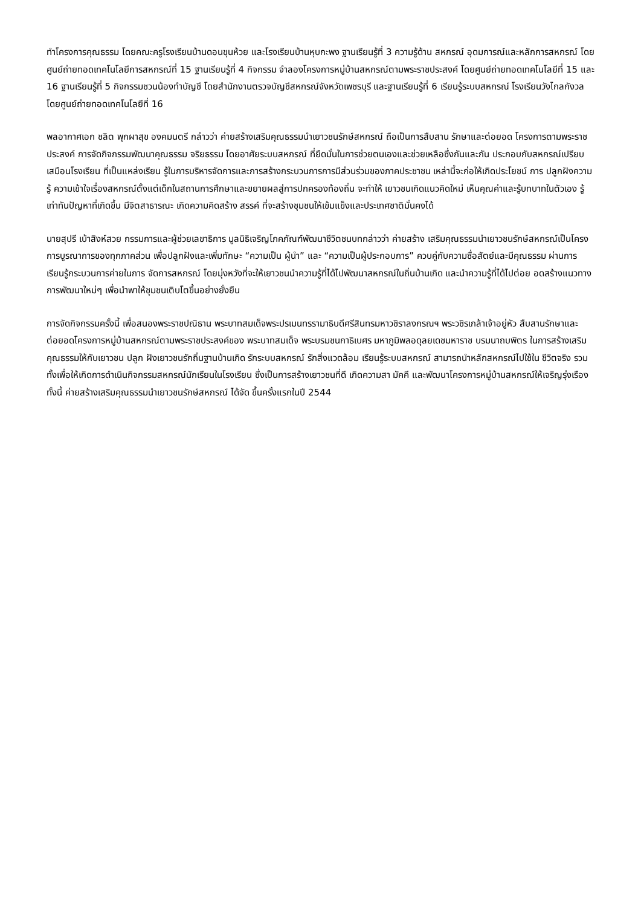ทำโครงการคุณธรรม โดยคณะครูโรงเรียนบ้านดอนขุนห้วย และโรงเรียนบ้านหุบกะพง ฐานเรียนรู้ที่ 3 ความรู้ด้าน สหกรณ์ อุดมการณ์และหลักการสหกรณ์ โดยศูนย์ถ่ายทอดเทคโนโลยีการสหกรณ์ที่ 15 ฐานเรียนรู้ที่ 4 กิจกรรม จำลองโครงการหมู่บ้านสหกรณ์ตามพระราชประสงค์ โดยศูนย์ถ่ายทอดเทคโนโลยีที่ 15 และ 16 ฐานเรียนรู้ที่ 5 กิจกรรมชวนน้องทำบัญชี โดยสำนักงานตรวจบัญชีสหกรณ์จังหวัดเพชรบุรี และฐานเรียนรู้ที่ 6 เรียนรู้ระบบสหกรณ์ โรงเรียนวังไกลกังวล โดยศูนย์ถ่ายทอดเทคโนโลยีที่ 16
พลอากาศเอก ชลิต พุกผาสุข องคมนตรี กล่าวว่า ค่ายสร้างเสริมคุณธรรมนำเยาวชนรักษ์สหกรณ์ ถือเป็นการสืบสาน รักษาและต่อยอด โครงการตามพระราชประสงค์ การจัดกิจกรรมพัฒนาคุณธรรม จริยธรรม โดยอาศัยระบบสหกรณ์ ที่ยึดมั่นในการช่วยตนเองและช่วยเหลือซึ่งกันและกัน ประกอบกับสหกรณ์เปรียบเสมือนโรงเรียน ที่เป็นแหล่งเรียน รู้ในการบริหารจัดการและการสร้างกระบวนการการมีส่วนร่วมของภาคประชาชน เหล่านี้จะก่อให้เกิดประโยชน์ การ ปลูกฝังความรู้ ความเข้าใจเรื่องสหกรณ์ตั้งแต่เด็กในสถานการศึกษาและขยายผลสู่การปกครองท้องถิ่น จะทำให้ เยาวชนเกิดแนวคิดใหม่ เห็นคุณค่าและรู้บทบาทในตัวเอง รู้เท่าทันปัญหาที่เกิดขึ้น มีจิตสาธารณะ เกิดความคิดสร้าง สรรค์ ที่จะสร้างชุมชนให้เข้มแข็งและประเทศชาติมั่นคงได้
นายสุปรี เบ้าสิงห์สวย กรรมการและผู้ช่วยเลขาธิการ มูลนิธิเจริญโภคภัณฑ์พัฒนาชีวิตชนบทกล่าวว่า ค่ายสร้าง เสริมคุณธรรมนำเยาวชนรักษ์สหกรณ์เป็นโครงการบูรณาการของทุกภาคส่วน เพื่อปลูกฝังและเพิ่มทักษะ “ความเป็น ผู้นำ” และ “ความเป็นผู้ประกอบการ” ควบคู่กับความซื่อสัตย์และมีคุณธรรม ผ่านการเรียนรู้กระบวนการค่ายในการ จัดการสหกรณ์ โดยมุ่งหวังที่จะให้เยาวชนนำความรู้ที่ได้ไปพัฒนาสหกรณ์ในถิ่นบ้านเกิด และนำความรู้ที่ได้ไปต่อย อดสร้างแนวทางการพัฒนาใหม่ๆ เพื่อนำพาให้ชุมชนเติบโตขึ้นอย่างยั่งยืน
การจัดกิจกรรมครั้งนี้ เพื่อสนองพระราชปณิธาน พระบาทสมเด็จพระปรเมนทรรามาธิบดีศรีสินทรมหาวชิราลงกรณฯ พระวชิรเกล้าเจ้าอยู่หัว สืบสานรักษาและต่อยอดโครงการหมู่บ้านสหกรณ์ตามพระราชประสงค์ของ พระบาทสมเด็จ พระบรมชนกาธิเบศร มหาภูมิพลอดุลยเดชมหาราช บรมนาถบพิตร ในการสร้างเสริมคุณธรรมให้กับเยาวชน ปลูก ฝังเยาวชนรักถิ่นฐานบ้านเกิด รักระบบสหกรณ์ รักสิ่งแวดล้อม เรียนรู้ระบบสหกรณ์ สามารถนำหลักสหกรณ์ไปใช้ใน ชีวิตจริง รวมทั้งเพื่อให้เกิดการดำเนินกิจกรรมสหกรณ์นักเรียนในโรงเรียน ซึ่งเป็นการสร้างเยาวชนที่ดี เกิดความสา มัคคี และพัฒนาโครงการหมู่บ้านสหกรณ์ให้เจริญรุ่งเรือง ทั้งนี้ ค่ายสร้างเสริมคุณธรรมนำเยาวชนรักษ์สหกรณ์ ได้จัด ขึ้นครั้งแรกในปี 2544